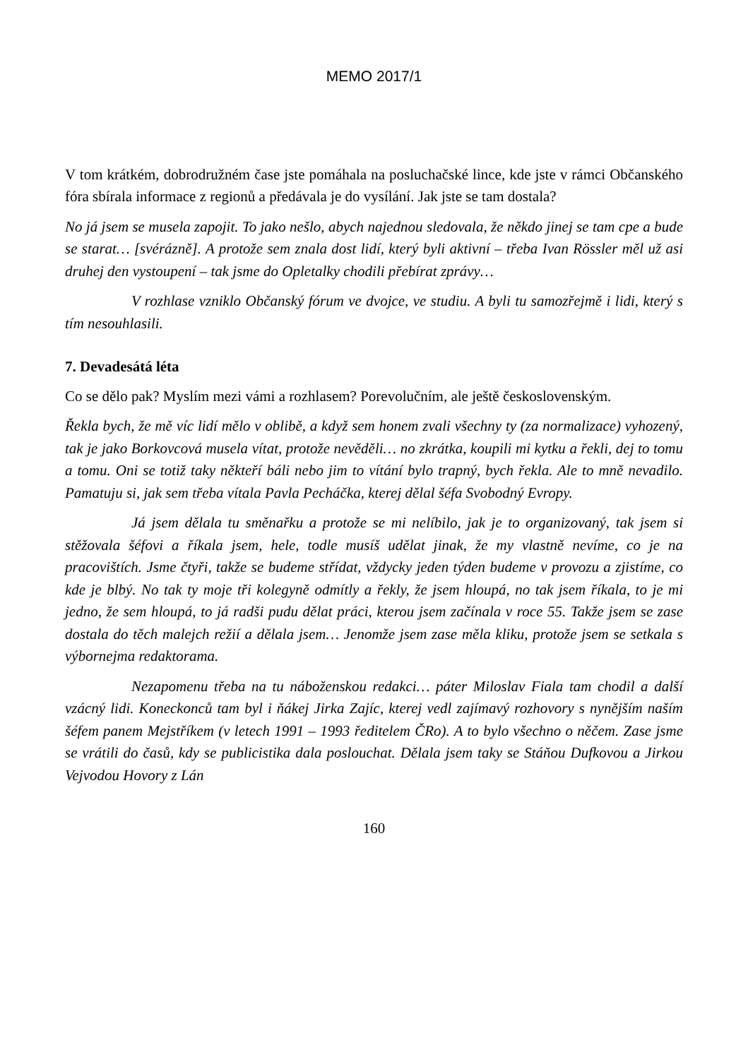MEMO 2017/1
V tom krátkém, dobrodružném čase jste pomáhala na posluchačské lince, kde jste v rámci Občanského fóra sbírala informace z regionů a předávala je do vysílání. Jak jste se tam dostala?
No já jsem se musela zapojit. To jako nešlo, abych najednou sledovala, že někdo jinej se tam cpe a bude se starat… [svérázně]. A protože sem znala dost lidí, který byli aktivní – třeba Ivan Rössler měl už asi druhej den vystoupení – tak jsme do Opletalky chodili přebírat zprávy…
V rozhlase vzniklo Občanský fórum ve dvojce, ve studiu. A byli tu samozřejmě i lidi, který s tím nesouhlasili.
7. Devadesátá léta
Co se dělo pak? Myslím mezi vámi a rozhlasem? Porevolučním, ale ještě československým.
Řekla bych, že mě víc lidí mělo v oblibě, a když sem honem zvali všechny ty (za normalizace) vyhozený, tak je jako Borkovcová musela vítat, protože nevěděli… no zkrátka, koupili mi kytku a řekli, dej to tomu a tomu. Oni se totiž taky někteří báli nebo jim to vítání bylo trapný, bych řekla. Ale to mně nevadilo. Pamatuju si, jak sem třeba vítala Pavla Pecháčka, kterej dělal šéfa Svobodný Evropy.
Já jsem dělala tu směnařku a protože se mi nelíbilo, jak je to organizovaný, tak jsem si stěžovala šéfovi a říkala jsem, hele, todle musíš udělat jinak, že my vlastně nevíme, co je na pracovištích. Jsme čtyři, takže se budeme střídat, vždycky jeden týden budeme v provozu a zjistíme, co kde je blbý. No tak ty moje tři kolegyně odmítly a řekly, že jsem hloupá, no tak jsem říkala, to je mi jedno, že sem hloupá, to já radši pudu dělat práci, kterou jsem začínala v roce 55. Takže jsem se zase dostala do těch malejch režií a dělala jsem… Jenomže jsem zase měla kliku, protože jsem se setkala s výbornejma redaktorama.
Nezapomenu třeba na tu náboženskou redakci… páter Miloslav Fiala tam chodil a další vzácný lidi. Koneckonců tam byl i ňákej Jirka Zajíc, kterej vedl zajímavý rozhovory s nynějším naším šéfem panem Mejstříkem (v letech 1991 – 1993 ředitelem ČRo). A to bylo všechno o něčem. Zase jsme se vrátili do časů, kdy se publicistika dala poslouchat. Dělala jsem taky se Stáňou Dufkovou a Jirkou Vejvodou Hovory z Lán
160